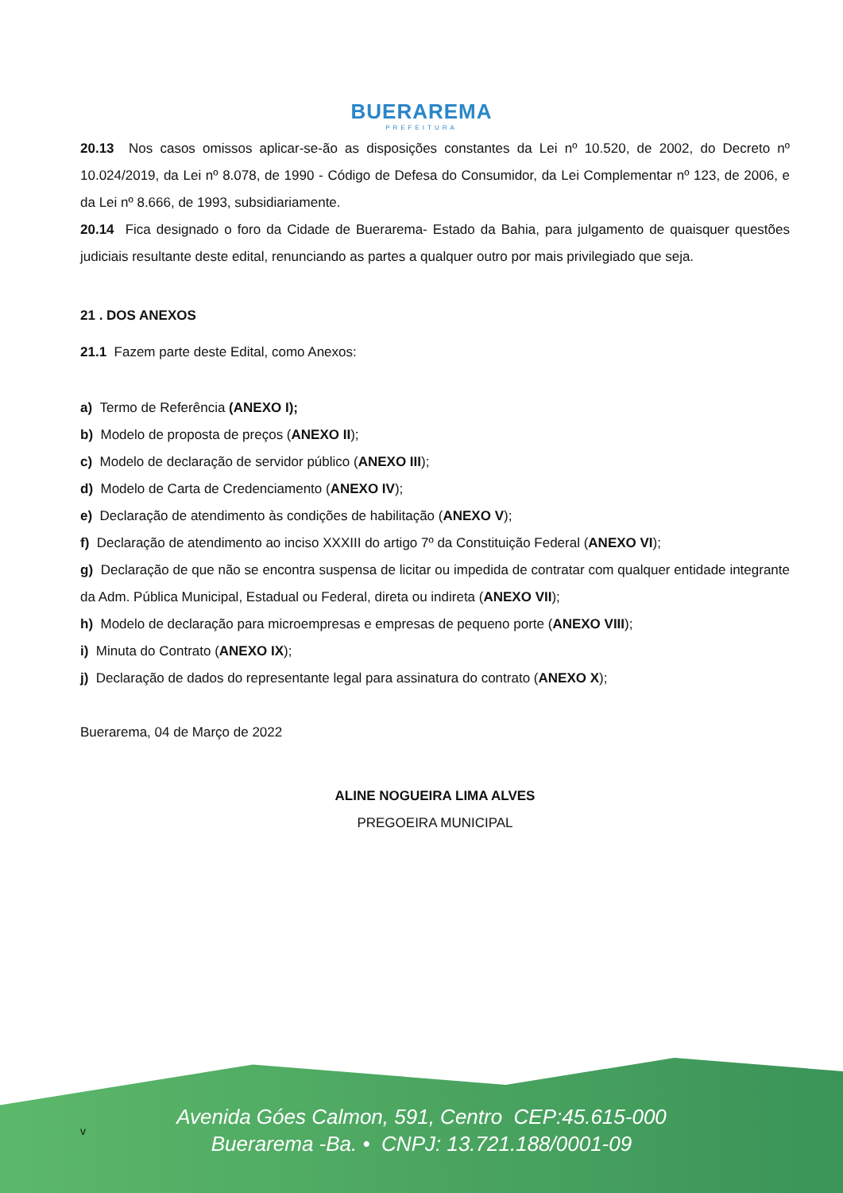BUERAREMA
PREFEITURA
20.13 Nos casos omissos aplicar-se-ão as disposições constantes da Lei nº 10.520, de 2002, do Decreto nº 10.024/2019, da Lei nº 8.078, de 1990 - Código de Defesa do Consumidor, da Lei Complementar nº 123, de 2006, e da Lei nº 8.666, de 1993, subsidiariamente.
20.14 Fica designado o foro da Cidade de Buerarema- Estado da Bahia, para julgamento de quaisquer questões judiciais resultante deste edital, renunciando as partes a qualquer outro por mais privilegiado que seja.
21 . DOS ANEXOS
21.1 Fazem parte deste Edital, como Anexos:
a) Termo de Referência (ANEXO I);
b) Modelo de proposta de preços (ANEXO II);
c) Modelo de declaração de servidor público (ANEXO III);
d) Modelo de Carta de Credenciamento (ANEXO IV);
e) Declaração de atendimento às condições de habilitação (ANEXO V);
f) Declaração de atendimento ao inciso XXXIII do artigo 7º da Constituição Federal (ANEXO VI);
g) Declaração de que não se encontra suspensa de licitar ou impedida de contratar com qualquer entidade integrante da Adm. Pública Municipal, Estadual ou Federal, direta ou indireta (ANEXO VII);
h) Modelo de declaração para microempresas e empresas de pequeno porte (ANEXO VIII);
i) Minuta do Contrato (ANEXO IX);
j) Declaração de dados do representante legal para assinatura do contrato (ANEXO X);
Buerarema, 04 de Março de 2022
ALINE NOGUEIRA LIMA ALVES
PREGOEIRA MUNICIPAL
v
Avenida Góes Calmon, 591, Centro CEP:45.615-000
Buerarema -Ba. • CNPJ: 13.721.188/0001-09